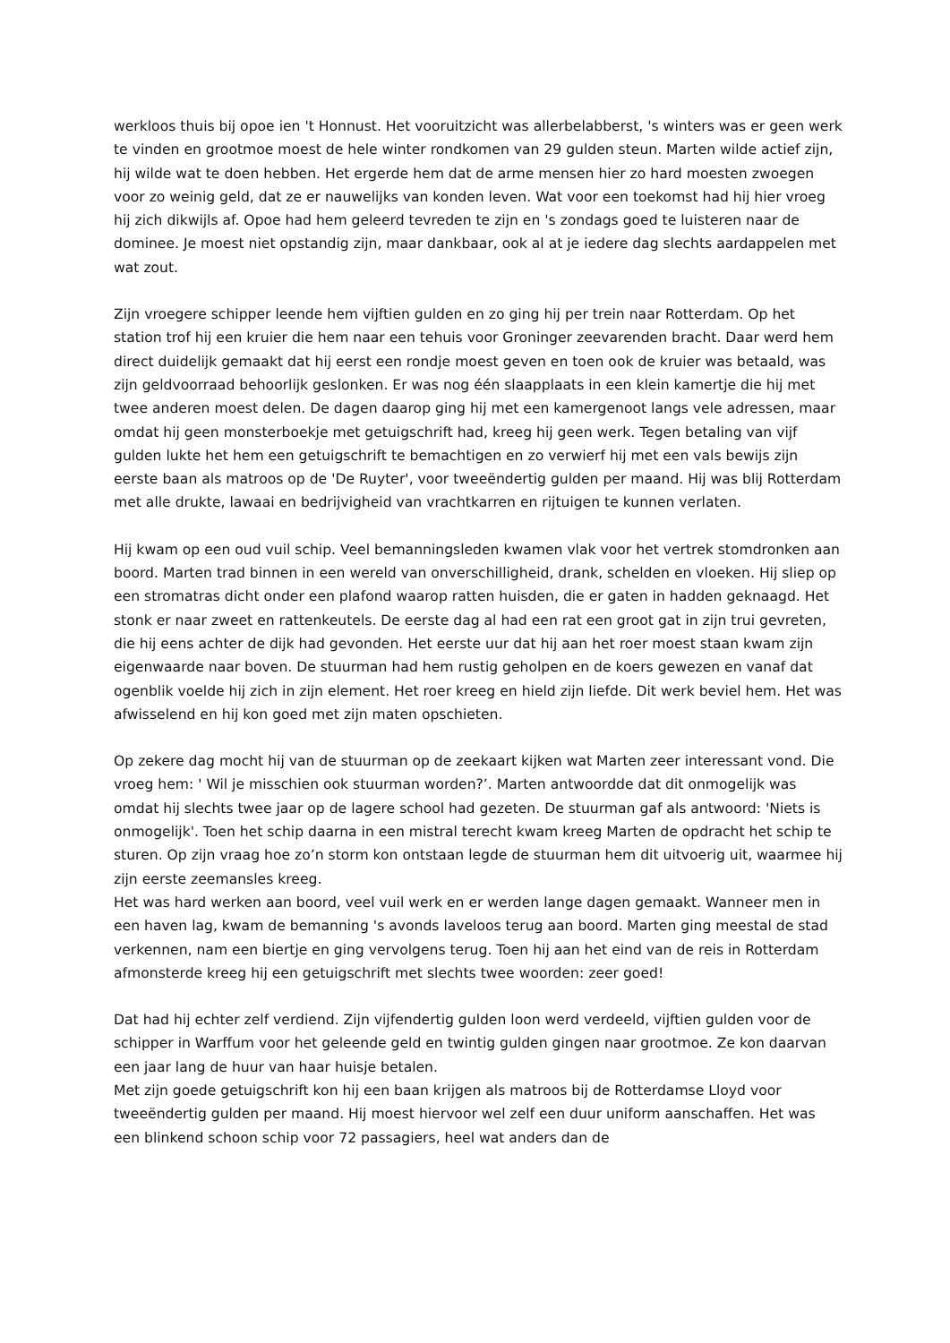werkloos thuis bij opoe ien 't Honnust. Het vooruitzicht was allerbelabberst, 's winters was er geen werk te vinden en grootmoe moest de hele winter rondkomen van 29 gulden steun. Marten wilde actief zijn, hij wilde wat te doen hebben. Het ergerde hem dat de arme mensen hier zo hard moesten zwoegen voor zo weinig geld, dat ze er nauwelijks van konden leven. Wat voor een toekomst had hij hier vroeg hij zich dikwijls af. Opoe had hem geleerd tevreden te zijn en 's zondags goed te luisteren naar de dominee. Je moest niet opstandig zijn, maar dankbaar, ook al at je iedere dag slechts aardappelen met wat zout.
Zijn vroegere schipper leende hem vijftien gulden en zo ging hij per trein naar Rotterdam. Op het station trof hij een kruier die hem naar een tehuis voor Groninger zeevarenden bracht. Daar werd hem direct duidelijk gemaakt dat hij eerst een rondje moest geven en toen ook de kruier was betaald, was zijn geldvoorraad behoorlijk geslonken. Er was nog één slaapplaats in een klein kamertje die hij met twee anderen moest delen. De dagen daarop ging hij met een kamergenoot langs vele adressen, maar omdat hij geen monsterboekje met getuigschrift had, kreeg hij geen werk. Tegen betaling van vijf gulden lukte het hem een getuigschrift te bemachtigen en zo verwierf hij met een vals bewijs zijn eerste baan als matroos op de 'De Ruyter', voor tweeëndertig gulden per maand. Hij was blij Rotterdam met alle drukte, lawaai en bedrijvigheid van vrachtkarren en rijtuigen te kunnen verlaten.
Hij kwam op een oud vuil schip. Veel bemanningsleden kwamen vlak voor het vertrek stomdronken aan boord. Marten trad binnen in een wereld van onverschilligheid, drank, schelden en vloeken. Hij sliep op een stromatras dicht onder een plafond waarop ratten huisden, die er gaten in hadden geknaagd. Het stonk er naar zweet en rattenkeutels. De eerste dag al had een rat een groot gat in zijn trui gevreten, die hij eens achter de dijk had gevonden. Het eerste uur dat hij aan het roer moest staan kwam zijn eigenwaarde naar boven. De stuurman had hem rustig geholpen en de koers gewezen en vanaf dat ogenblik voelde hij zich in zijn element. Het roer kreeg en hield zijn liefde. Dit werk beviel hem. Het was afwisselend en hij kon goed met zijn maten opschieten.
Op zekere dag mocht hij van de stuurman op de zeekaart kijken wat Marten zeer interessant vond. Die vroeg hem: ' Wil je misschien ook stuurman worden?’. Marten antwoordde dat dit onmogelijk was omdat hij slechts twee jaar op de lagere school had gezeten. De stuurman gaf als antwoord: 'Niets is onmogelijk'. Toen het schip daarna in een mistral terecht kwam kreeg Marten de opdracht het schip te sturen. Op zijn vraag hoe zo’n storm kon ontstaan legde de stuurman hem dit uitvoerig uit, waarmee hij zijn eerste zeemansles kreeg.
Het was hard werken aan boord, veel vuil werk en er werden lange dagen gemaakt. Wanneer men in een haven lag, kwam de bemanning 's avonds laveloos terug aan boord. Marten ging meestal de stad verkennen, nam een biertje en ging vervolgens terug. Toen hij aan het eind van de reis in Rotterdam afmonsterde kreeg hij een getuigschrift met slechts twee woorden: zeer goed!
Dat had hij echter zelf verdiend. Zijn vijfendertig gulden loon werd verdeeld, vijftien gulden voor de schipper in Warffum voor het geleende geld en twintig gulden gingen naar grootmoe. Ze kon daarvan een jaar lang de huur van haar huisje betalen.
Met zijn goede getuigschrift kon hij een baan krijgen als matroos bij de Rotterdamse Lloyd voor tweeëndertig gulden per maand. Hij moest hiervoor wel zelf een duur uniform aanschaffen. Het was een blinkend schoon schip voor 72 passagiers, heel wat anders dan de